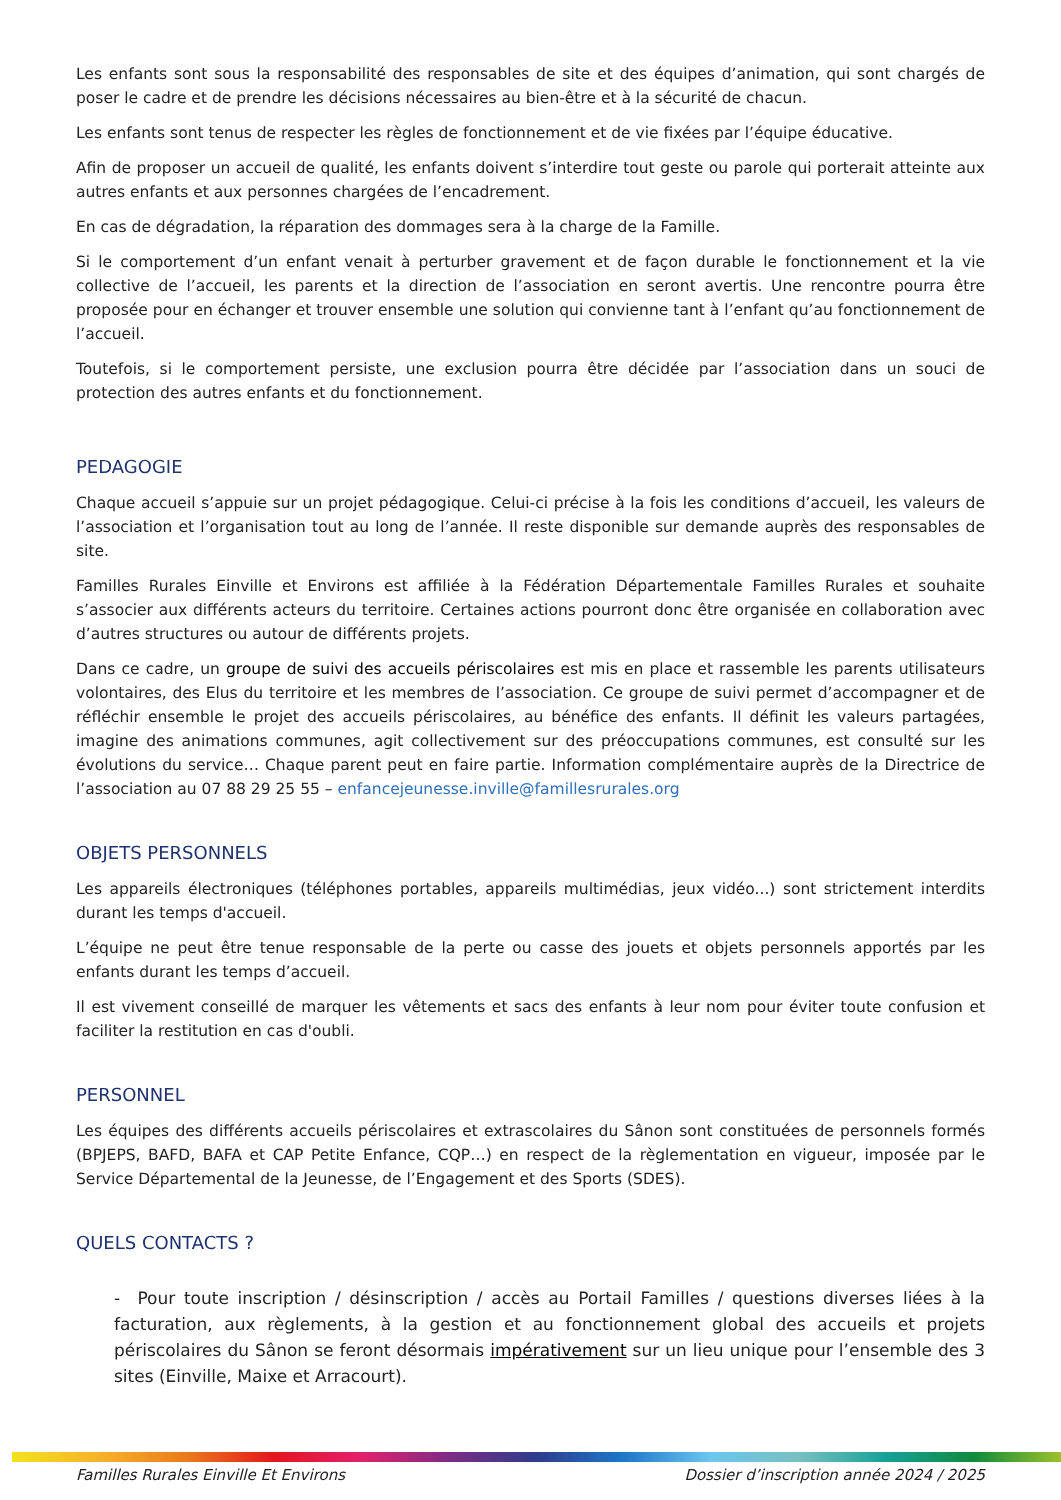Les enfants sont sous la responsabilité des responsables de site et des équipes d’animation, qui sont chargés de poser le cadre et de prendre les décisions nécessaires au bien-être et à la sécurité de chacun.
Les enfants sont tenus de respecter les règles de fonctionnement et de vie fixées par l’équipe éducative.
Afin de proposer un accueil de qualité, les enfants doivent s’interdire tout geste ou parole qui porterait atteinte aux autres enfants et aux personnes chargées de l’encadrement.
En cas de dégradation, la réparation des dommages sera à la charge de la Famille.
Si le comportement d’un enfant venait à perturber gravement et de façon durable le fonctionnement et la vie collective de l’accueil, les parents et la direction de l’association en seront avertis. Une rencontre pourra être proposée pour en échanger et trouver ensemble une solution qui convienne tant à l’enfant qu’au fonctionnement de l’accueil.
Toutefois, si le comportement persiste, une exclusion pourra être décidée par l’association dans un souci de protection des autres enfants et du fonctionnement.
PEDAGOGIE
Chaque accueil s’appuie sur un projet pédagogique. Celui-ci précise à la fois les conditions d’accueil, les valeurs de l’association et l’organisation tout au long de l’année. Il reste disponible sur demande auprès des responsables de site.
Familles Rurales Einville et Environs est affiliée à la Fédération Départementale Familles Rurales et souhaite s’associer aux différents acteurs du territoire. Certaines actions pourront donc être organisée en collaboration avec d’autres structures ou autour de différents projets.
Dans ce cadre, un groupe de suivi des accueils périscolaires est mis en place et rassemble les parents utilisateurs volontaires, des Elus du territoire et les membres de l’association. Ce groupe de suivi permet d’accompagner et de réfléchir ensemble le projet des accueils périscolaires, au bénéfice des enfants. Il définit les valeurs partagées, imagine des animations communes, agit collectivement sur des préoccupations communes, est consulté sur les évolutions du service… Chaque parent peut en faire partie. Information complémentaire auprès de la Directrice de l’association au 07 88 29 25 55 – enfancejeunesse.inville@famillesrurales.org
OBJETS PERSONNELS
Les appareils électroniques (téléphones portables, appareils multimédias, jeux vidéo...) sont strictement interdits durant les temps d'accueil.
L’équipe ne peut être tenue responsable de la perte ou casse des jouets et objets personnels apportés par les enfants durant les temps d’accueil.
Il est vivement conseillé de marquer les vêtements et sacs des enfants à leur nom pour éviter toute confusion et faciliter la restitution en cas d'oubli.
PERSONNEL
Les équipes des différents accueils périscolaires et extrascolaires du Sânon sont constituées de personnels formés (BPJEPS, BAFD, BAFA et CAP Petite Enfance, CQP…) en respect de la règlementation en vigueur, imposée par le Service Départemental de la Jeunesse, de l’Engagement et des Sports (SDES).
QUELS CONTACTS ?
- Pour toute inscription / désinscription / accès au Portail Familles / questions diverses liées à la facturation, aux règlements, à la gestion et au fonctionnement global des accueils et projets périscolaires du Sânon se feront désormais impérativement sur un lieu unique pour l’ensemble des 3 sites (Einville, Maixe et Arracourt).
Familles Rurales Einville Et Environs Dossier d’inscription année 2024 / 2025